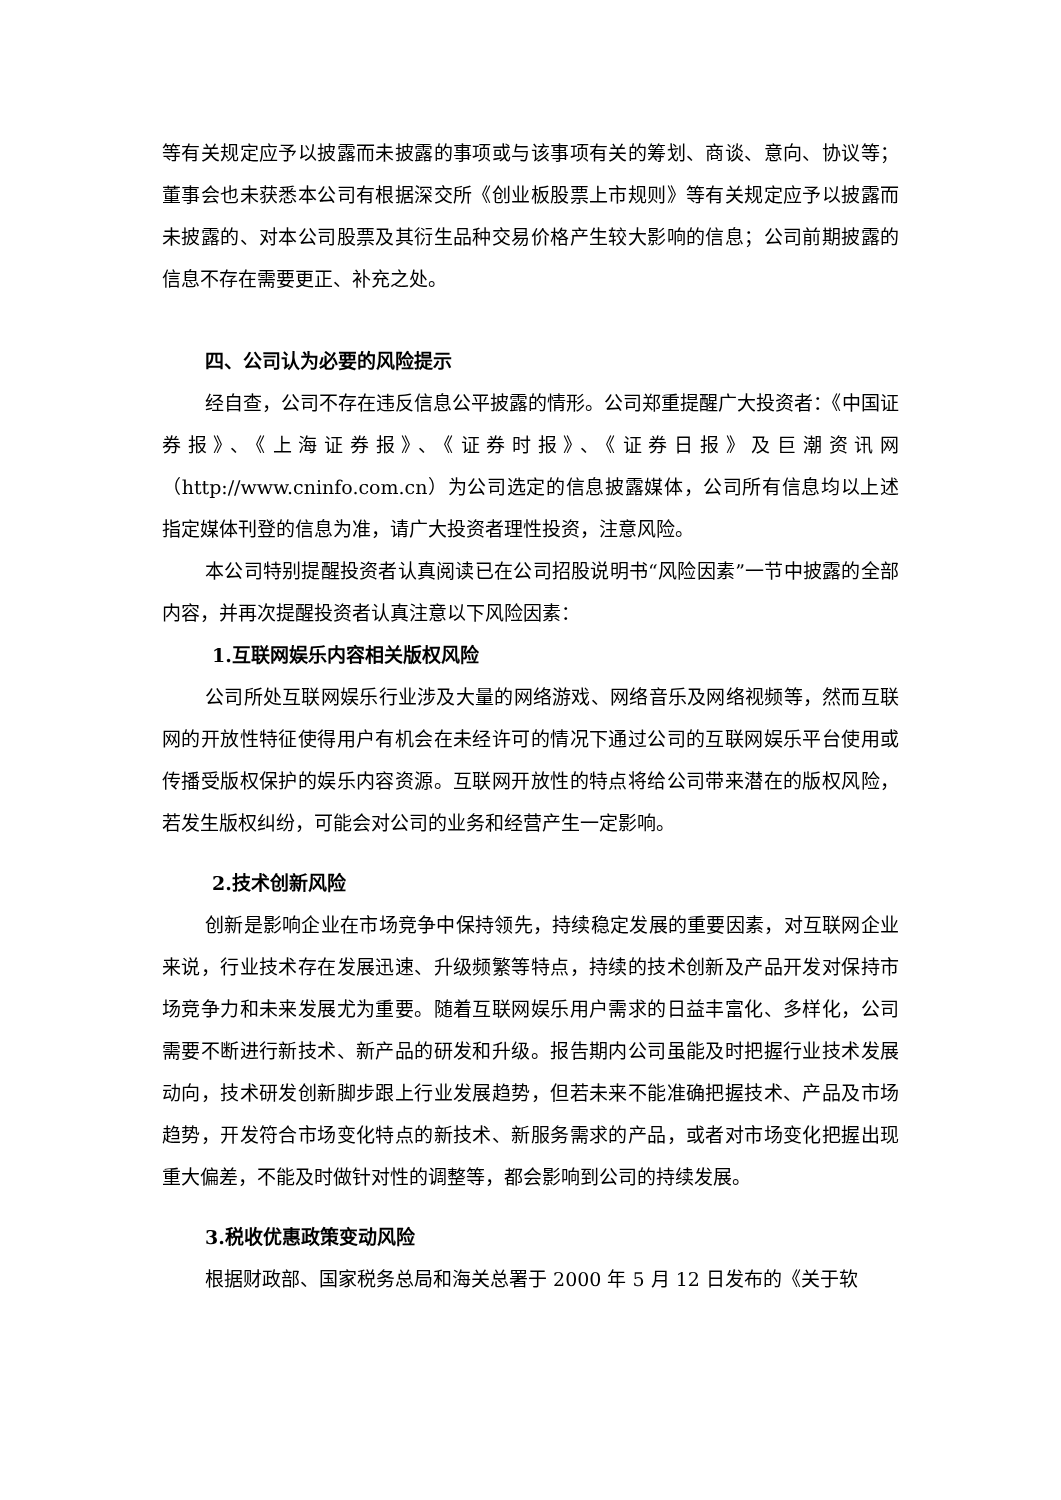等有关规定应予以披露而未披露的事项或与该事项有关的筹划、商谈、意向、协议等；董事会也未获悉本公司有根据深交所《创业板股票上市规则》等有关规定应予以披露而未披露的、对本公司股票及其衍生品种交易价格产生较大影响的信息；公司前期披露的信息不存在需要更正、补充之处。
四、公司认为必要的风险提示
经自查，公司不存在违反信息公平披露的情形。公司郑重提醒广大投资者：《中国证券报》、《上海证券报》、《证券时报》、《证券日报》及巨潮资讯网（http://www.cninfo.com.cn）为公司选定的信息披露媒体，公司所有信息均以上述指定媒体刊登的信息为准，请广大投资者理性投资，注意风险。
本公司特别提醒投资者认真阅读已在公司招股说明书“风险因素”一节中披露的全部内容，并再次提醒投资者认真注意以下风险因素：
1.互联网娱乐内容相关版权风险
公司所处互联网娱乐行业涉及大量的网络游戏、网络音乐及网络视频等，然而互联网的开放性特征使得用户有机会在未经许可的情况下通过公司的互联网娱乐平台使用或传播受版权保护的娱乐内容资源。互联网开放性的特点将给公司带来潜在的版权风险，若发生版权纠纷，可能会对公司的业务和经营产生一定影响。
2.技术创新风险
创新是影响企业在市场竞争中保持领先，持续稳定发展的重要因素，对互联网企业来说，行业技术存在发展迅速、升级频繁等特点，持续的技术创新及产品开发对保持市场竞争力和未来发展尤为重要。随着互联网娱乐用户需求的日益丰富化、多样化，公司需要不断进行新技术、新产品的研发和升级。报告期内公司虽能及时把握行业技术发展动向，技术研发创新脚步跟上行业发展趋势，但若未来不能准确把握技术、产品及市场趋势，开发符合市场变化特点的新技术、新服务需求的产品，或者对市场变化把握出现重大偏差，不能及时做针对性的调整等，都会影响到公司的持续发展。
3.税收优惠政策变动风险
根据财政部、国家税务总局和海关总署于 2000 年 5 月 12 日发布的《关于软